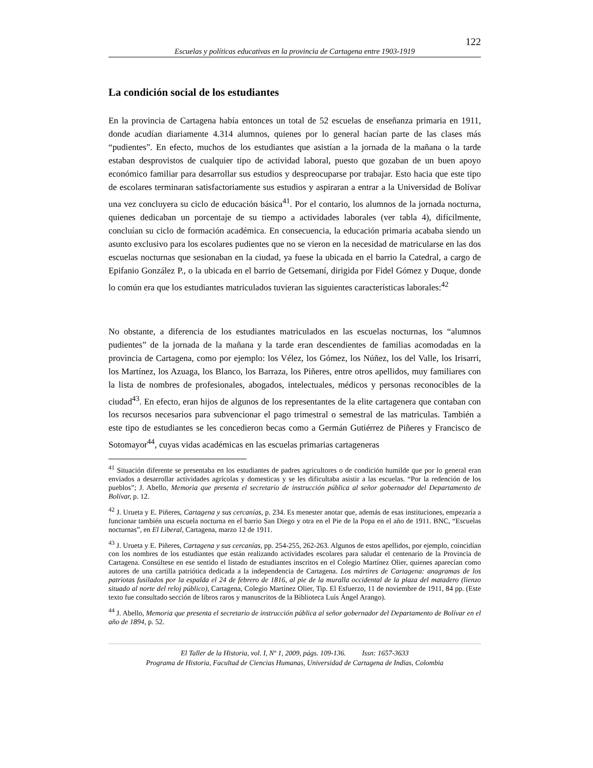122
Escuelas y políticas educativas en la provincia de Cartagena entre 1903-1919
La condición social de los estudiantes
En la provincia de Cartagena había entonces un total de 52 escuelas de enseñanza primaria en 1911, donde acudían diariamente 4.314 alumnos, quienes por lo general hacían parte de las clases más “pudientes”. En efecto, muchos de los estudiantes que asistían a la jornada de la mañana o la tarde estaban desprovistos de cualquier tipo de actividad laboral, puesto que gozaban de un buen apoyo económico familiar para desarrollar sus estudios y despreocuparse por trabajar. Esto hacia que este tipo de escolares terminaran satisfactoriamente sus estudios y aspiraran a entrar a la Universidad de Bolívar una vez concluyera su ciclo de educación básica<sup>41</sup>. Por el contario, los alumnos de la jornada nocturna, quienes dedicaban un porcentaje de su tiempo a actividades laborales (ver tabla 4), difícilmente, concluían su ciclo de formación académica. En consecuencia, la educación primaria acababa siendo un asunto exclusivo para los escolares pudientes que no se vieron en la necesidad de matricularse en las dos escuelas nocturnas que sesionaban en la ciudad, ya fuese la ubicada en el barrio la Catedral, a cargo de Epifanio González P., o la ubicada en el barrio de Getsemaní, dirigida por Fidel Gómez y Duque, donde lo común era que los estudiantes matriculados tuvieran las siguientes características laborales:<sup>42</sup>
No obstante, a diferencia de los estudiantes matriculados en las escuelas nocturnas, los “alumnos pudientes” de la jornada de la mañana y la tarde eran descendientes de familias acomodadas en la provincia de Cartagena, como por ejemplo: los Vélez, los Gómez, los Núñez, los del Valle, los Irisarri, los Martínez, los Azuaga, los Blanco, los Barraza, los Piñeres, entre otros apellidos, muy familiares con la lista de nombres de profesionales, abogados, intelectuales, médicos y personas reconocibles de la ciudad<sup>43</sup>. En efecto, eran hijos de algunos de los representantes de la elite cartagenera que contaban con los recursos necesarios para subvencionar el pago trimestral o semestral de las matriculas. También a este tipo de estudiantes se les concedieron becas como a Germán Gutiérrez de Piñeres y Francisco de Sotomayor<sup>44</sup>, cuyas vidas académicas en las escuelas primarias cartageneras
<sup>41</sup> Situación diferente se presentaba en los estudiantes de padres agricultores o de condición humilde que por lo general eran enviados a desarrollar actividades agrícolas y domesticas y se les dificultaba asistir a las escuelas. “Por la redención de los pueblos”; J. Abello, Memoria que presenta el secretario de instrucción pública al señor gobernador del Departamento de Bolívar, p. 12.
<sup>42</sup> J. Urueta y E. Piñeres, Cartagena y sus cercanías, p. 234. Es menester anotar que, además de esas instituciones, empezaría a funcionar también una escuela nocturna en el barrio San Diego y otra en el Pie de la Popa en el año de 1911. BNC, “Escuelas nocturnas”, en El Liberal, Cartagena, marzo 12 de 1911.
<sup>43</sup> J. Urueta y E. Piñeres, Cartagena y sus cercanías, pp. 254-255, 262-263. Algunos de estos apellidos, por ejemplo, coincidían con los nombres de los estudiantes que están realizando actividades escolares para saludar el centenario de la Provincia de Cartagena. Consúltese en ese sentido el listado de estudiantes inscritos en el Colegio Martínez Olier, quienes aparecían como autores de una cartilla patriótica dedicada a la independencia de Cartagena. Los mártires de Cartagena: anagramas de los patriotas fusilados por la espalda el 24 de febrero de 1816, al pie de la muralla occidental de la plaza del matadero (lienzo situado al norte del reloj público), Cartagena, Colegio Martínez Olier, Tip. El Esfuerzo, 11 de noviembre de 1911, 84 pp. (Este texto fue consultado sección de libros raros y manuscritos de la Biblioteca Luís Ángel Arango).
<sup>44</sup> J. Abello, Memoria que presenta el secretario de instrucción pública al señor gobernador del Departamento de Bolívar en el año de 1894, p. 52.
El Taller de la Historia, vol. I, Nº 1, 2009, págs. 109-136. Issn: 1657-3633
Programa de Historia, Facultad de Ciencias Humanas, Universidad de Cartagena de Indias, Colombia